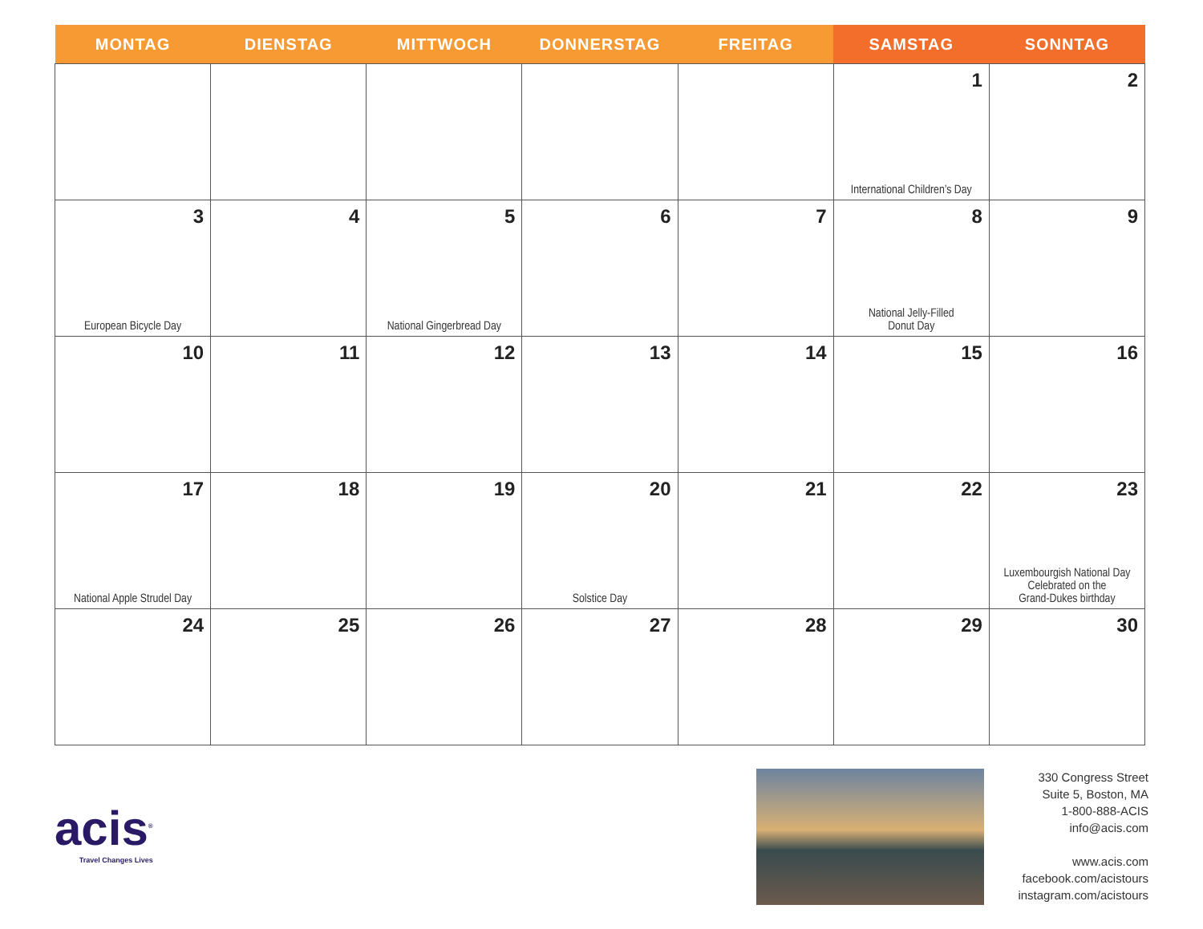| MONTAG | DIENSTAG | MITTWOCH | DONNERSTAG | FREITAG | SAMSTAG | SONNTAG |
| --- | --- | --- | --- | --- | --- | --- |
| | | | | | 1 International Children’s Day | 2 |
| 3 European Bicycle Day | 4 | 5 National Gingerbread Day | 6 | 7 | 8 National Jelly-Filled Donut Day | 9 |
| 10 | 11 | 12 | 13 | 14 | 15 | 16 |
| 17 National Apple Strudel Day | 18 | 19 | 20 Solstice Day | 21 | 22 | 23 Luxembourgish National Day Celebrated on the Grand-Dukes birthday |
| 24 | 25 | 26 | 27 | 28 | 29 | 30 |
acis<sup>®</sup>
Travel Changes Lives
330 Congress Street
Suite 5, Boston, MA
1-800-888-ACIS
info@acis.com
www.acis.com
facebook.com/acistours
instagram.com/acistours